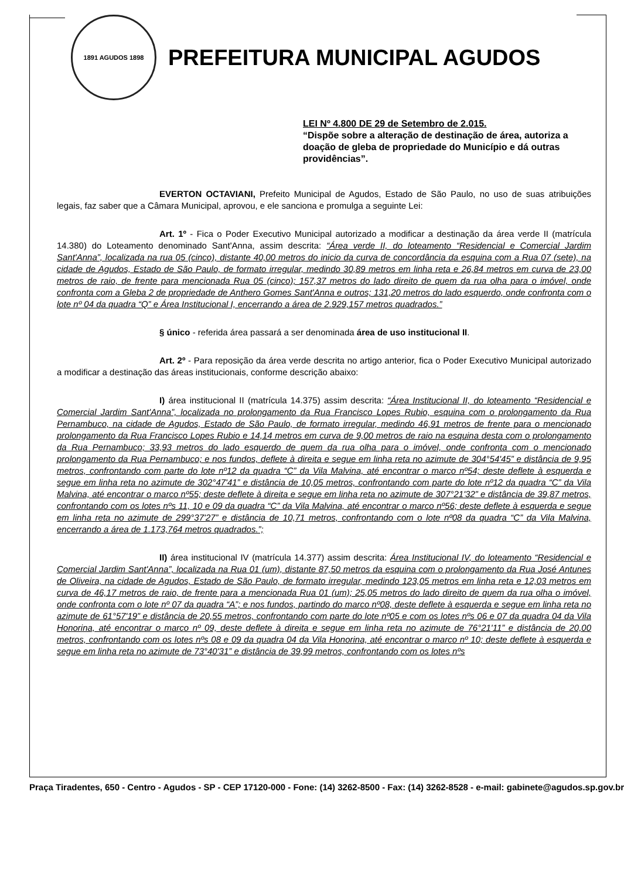1891 AGUDOS 1898
PREFEITURA MUNICIPAL AGUDOS
LEI Nº 4.800 DE 29 de Setembro de 2.015.
“Dispõe sobre a alteração de destinação de área, autoriza a doação de gleba de propriedade do Município e dá outras providências”.
EVERTON OCTAVIANI, Prefeito Municipal de Agudos, Estado de São Paulo, no uso de suas atribuições legais, faz saber que a Câmara Municipal, aprovou, e ele sanciona e promulga a seguinte Lei:
Art. 1º - Fica o Poder Executivo Municipal autorizado a modificar a destinação da área verde II (matrícula 14.380) do Loteamento denominado Sant'Anna, assim descrita: “Área verde II, do loteamento “Residencial e Comercial Jardim Sant'Anna”, localizada na rua 05 (cinco), distante 40,00 metros do inicio da curva de concordância da esquina com a Rua 07 (sete), na cidade de Agudos, Estado de São Paulo, de formato irregular, medindo 30,89 metros em linha reta e 26,84 metros em curva de 23,00 metros de raio, de frente para mencionada Rua 05 (cinco); 157,37 metros do lado direito de quem da rua olha para o imóvel, onde confronta com a Gleba 2 de propriedade de Anthero Gomes Sant'Anna e outros; 131,20 metros do lado esquerdo, onde confronta com o lote nº 04 da quadra “Q” e Área Institucional I, encerrando a área de 2.929,157 metros quadrados.”
§ único - referida área passará a ser denominada área de uso institucional II.
Art. 2º - Para reposição da área verde descrita no artigo anterior, fica o Poder Executivo Municipal autorizado a modificar a destinação das áreas institucionais, conforme descrição abaixo:
I) área institucional II (matrícula 14.375) assim descrita: “Área Institucional II, do loteamento “Residencial e Comercial Jardim Sant'Anna”, localizada no prolongamento da Rua Francisco Lopes Rubio, esquina com o prolongamento da Rua Pernambuco, na cidade de Agudos, Estado de São Paulo, de formato irregular, medindo 46,91 metros de frente para o mencionado prolongamento da Rua Francisco Lopes Rubio e 14,14 metros em curva de 9,00 metros de raio na esquina desta com o prolongamento da Rua Pernambuco; 33,93 metros do lado esquerdo de quem da rua olha para o imóvel, onde confronta com o mencionado prolongamento da Rua Pernambuco; e nos fundos, deflete à direita e segue em linha reta no azimute de 304°54'45” e distância de 9,95 metros, confrontando com parte do lote nº12 da quadra “C” da Vila Malvina, até encontrar o marco nº54; deste deflete à esquerda e segue em linha reta no azimute de 302°47'41” e distância de 10,05 metros, confrontando com parte do lote nº12 da quadra “C” da Vila Malvina, até encontrar o marco nº55; deste deflete à direita e segue em linha reta no azimute de 307°21'32” e distância de 39,87 metros, confrontando com os lotes nºs 11, 10 e 09 da quadra “C” da Vila Malvina, até encontrar o marco nº56; deste deflete à esquerda e segue em linha reta no azimute de 299°37'27” e distância de 10,71 metros, confrontando com o lote nº08 da quadra “C” da Vila Malvina, encerrando a área de 1.173,764 metros quadrados.”;
II) área institucional IV (matrícula 14.377) assim descrita: Área Institucional IV, do loteamento “Residencial e Comercial Jardim Sant'Anna”, localizada na Rua 01 (um), distante 87,50 metros da esquina com o prolongamento da Rua José Antunes de Oliveira, na cidade de Agudos, Estado de São Paulo, de formato irregular, medindo 123,05 metros em linha reta e 12,03 metros em curva de 46,17 metros de raio, de frente para a mencionada Rua 01 (um); 25,05 metros do lado direito de quem da rua olha o imóvel, onde confronta com o lote nº 07 da quadra “A”; e nos fundos, partindo do marco nº08, deste deflete à esquerda e segue em linha reta no azimute de 61°57'19” e distância de 20,55 metros, confrontando com parte do lote nº05 e com os lotes nºs 06 e 07 da quadra 04 da Vila Honorina, até encontrar o marco nº 09, deste deflete à direita e segue em linha reta no azimute de 76°21'11” e distância de 20,00 metros, confrontando com os lotes nºs 08 e 09 da quadra 04 da Vila Honorina, até encontrar o marco nº 10; deste deflete à esquerda e segue em linha reta no azimute de 73°40'31” e distância de 39,99 metros, confrontando com os lotes nºs
Praça Tiradentes, 650 - Centro - Agudos - SP - CEP 17120-000 - Fone: (14) 3262-8500 - Fax: (14) 3262-8528 - e-mail: gabinete@agudos.sp.gov.br